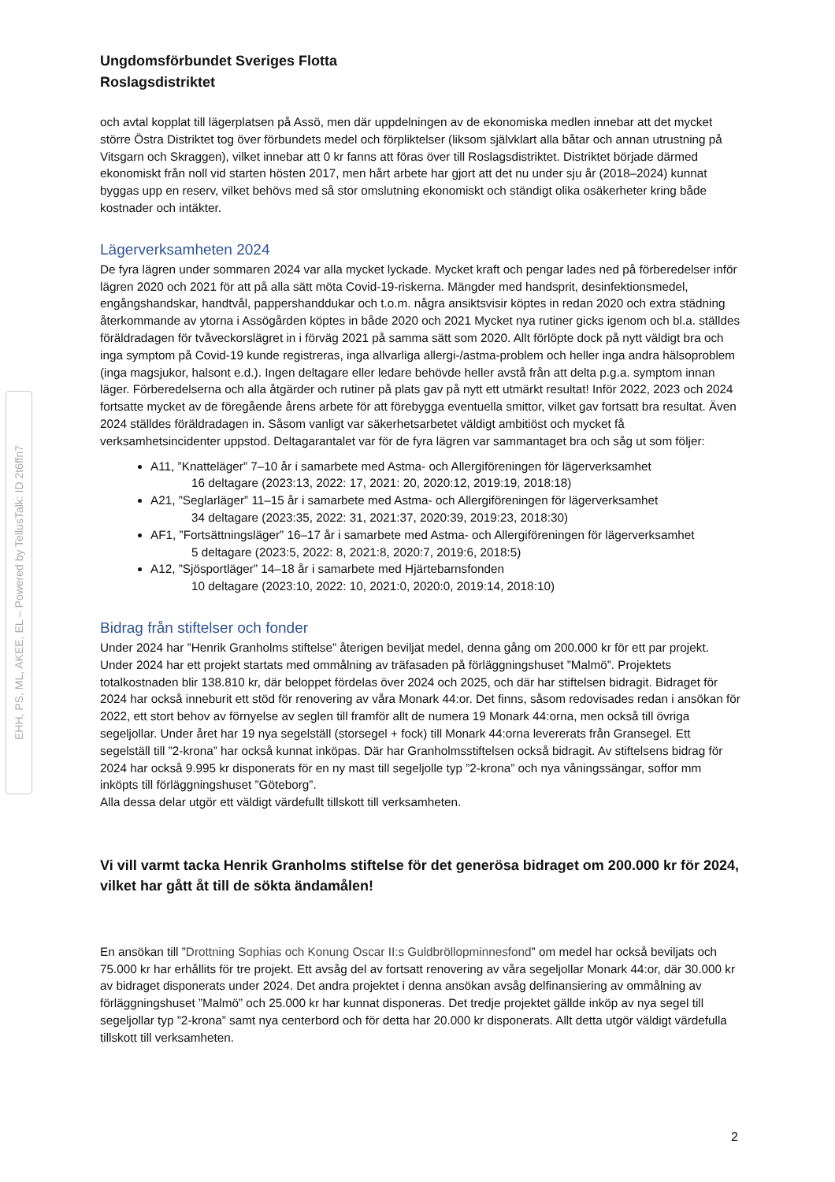EHH, PS, ML, AKEE, EL – Powered by TellusTalk: ID 2t6ffn7
Ungdomsförbundet Sveriges Flotta
Roslagsdistriktet
och avtal kopplat till lägerplatsen på Assö, men där uppdelningen av de ekonomiska medlen innebar att det mycket större Östra Distriktet tog över förbundets medel och förpliktelser (liksom självklart alla båtar och annan utrustning på Vitsgarn och Skraggen), vilket innebar att 0 kr fanns att föras över till Roslagsdistriktet. Distriktet började därmed ekonomiskt från noll vid starten hösten 2017, men hårt arbete har gjort att det nu under sju år (2018–2024) kunnat byggas upp en reserv, vilket behövs med så stor omslutning ekonomiskt och ständigt olika osäkerheter kring både kostnader och intäkter.
Lägerverksamheten 2024
De fyra lägren under sommaren 2024 var alla mycket lyckade. Mycket kraft och pengar lades ned på förberedelser inför lägren 2020 och 2021 för att på alla sätt möta Covid-19-riskerna. Mängder med handsprit, desinfektionsmedel, engångshandskar, handtvål, pappershanddukar och t.o.m. några ansiktsvisir köptes in redan 2020 och extra städning återkommande av ytorna i Assögården köptes in både 2020 och 2021 Mycket nya rutiner gicks igenom och bl.a. ställdes föräldradagen för tvåveckorslägret in i förväg 2021 på samma sätt som 2020. Allt förlöpte dock på nytt väldigt bra och inga symptom på Covid-19 kunde registreras, inga allvarliga allergi-/astma-problem och heller inga andra hälsoproblem (inga magsjukor, halsont e.d.). Ingen deltagare eller ledare behövde heller avstå från att delta p.g.a. symptom innan läger. Förberedelserna och alla åtgärder och rutiner på plats gav på nytt ett utmärkt resultat! Inför 2022, 2023 och 2024 fortsatte mycket av de föregående årens arbete för att förebygga eventuella smittor, vilket gav fortsatt bra resultat. Även 2024 ställdes föräldradagen in. Såsom vanligt var säkerhetsarbetet väldigt ambitiöst och mycket få verksamhetsincidenter uppstod. Deltagarantalet var för de fyra lägren var sammantaget bra och såg ut som följer:
A11, ”Knatteläger” 7–10 år i samarbete med Astma- och Allergiföreningen för lägerverksamhet
16 deltagare (2023:13, 2022: 17, 2021: 20, 2020:12, 2019:19, 2018:18)
A21, ”Seglarläger” 11–15 år i samarbete med Astma- och Allergiföreningen för lägerverksamhet
34 deltagare (2023:35, 2022: 31, 2021:37, 2020:39, 2019:23, 2018:30)
AF1, ”Fortsättningsläger” 16–17 år i samarbete med Astma- och Allergiföreningen för lägerverksamhet
5 deltagare (2023:5, 2022: 8, 2021:8, 2020:7, 2019:6, 2018:5)
A12, ”Sjösportläger” 14–18 år i samarbete med Hjärtebarnsfonden
10 deltagare (2023:10, 2022: 10, 2021:0, 2020:0, 2019:14, 2018:10)
Bidrag från stiftelser och fonder
Under 2024 har ”Henrik Granholms stiftelse” återigen beviljat medel, denna gång om 200.000 kr för ett par projekt. Under 2024 har ett projekt startats med ommålning av träfasaden på förläggningshuset ”Malmö”. Projektets totalkostnaden blir 138.810 kr, där beloppet fördelas över 2024 och 2025, och där har stiftelsen bidragit. Bidraget för 2024 har också inneburit ett stöd för renovering av våra Monark 44:or. Det finns, såsom redovisades redan i ansökan för 2022, ett stort behov av förnyelse av seglen till framför allt de numera 19 Monark 44:orna, men också till övriga segeljollar. Under året har 19 nya segelställ (storsegel + fock) till Monark 44:orna levererats från Gransegel. Ett segelställ till ”2-krona” har också kunnat inköpas. Där har Granholmsstiftelsen också bidragit. Av stiftelsens bidrag för 2024 har också 9.995 kr disponerats för en ny mast till segeljolle typ ”2-krona” och nya våningssängar, soffor mm inköpts till förläggningshuset ”Göteborg”.
Alla dessa delar utgör ett väldigt värdefullt tillskott till verksamheten.
Vi vill varmt tacka Henrik Granholms stiftelse för det generösa bidraget om 200.000 kr för 2024, vilket har gått åt till de sökta ändamålen!
En ansökan till ”Drottning Sophias och Konung Oscar II:s Guldbröllopminnesfond” om medel har också beviljats och 75.000 kr har erhållits för tre projekt. Ett avsåg del av fortsatt renovering av våra segeljollar Monark 44:or, där 30.000 kr av bidraget disponerats under 2024. Det andra projektet i denna ansökan avsåg delfinansiering av ommålning av förläggningshuset ”Malmö” och 25.000 kr har kunnat disponeras. Det tredje projektet gällde inköp av nya segel till segeljollar typ ”2-krona” samt nya centerbord och för detta har 20.000 kr disponerats. Allt detta utgör väldigt värdefulla tillskott till verksamheten.
2